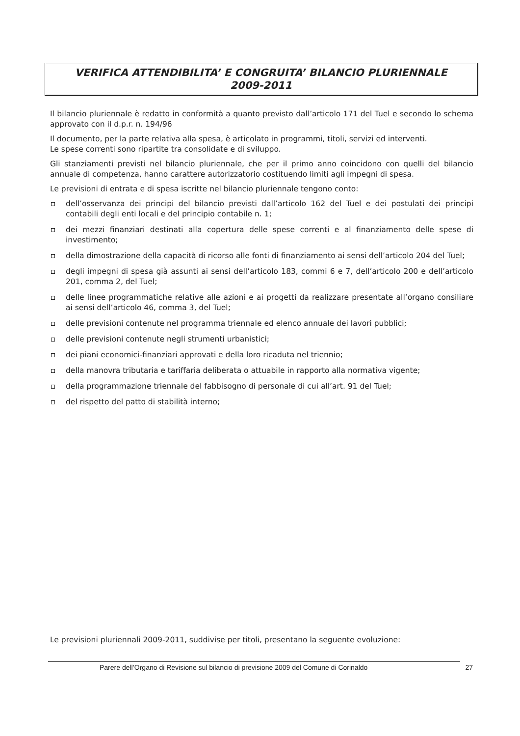VERIFICA ATTENDIBILITA’ E CONGRUITA’ BILANCIO PLURIENNALE
2009-2011
Il bilancio pluriennale è redatto in conformità a quanto previsto dall’articolo 171 del Tuel e secondo lo schema approvato con il d.p.r. n. 194/96
Il documento, per la parte relativa alla spesa, è articolato in programmi, titoli, servizi ed interventi.
Le spese correnti sono ripartite tra consolidate e di sviluppo.
Gli stanziamenti previsti nel bilancio pluriennale, che per il primo anno coincidono con quelli del bilancio annuale di competenza, hanno carattere autorizzatorio costituendo limiti agli impegni di spesa.
Le previsioni di entrata e di spesa iscritte nel bilancio pluriennale tengono conto:
dell’osservanza dei principi del bilancio previsti dall’articolo 162 del Tuel e dei postulati dei principi contabili degli enti locali e del principio contabile n. 1;
dei mezzi finanziari destinati alla copertura delle spese correnti e al finanziamento delle spese di investimento;
della dimostrazione della capacità di ricorso alle fonti di finanziamento ai sensi dell’articolo 204 del Tuel;
degli impegni di spesa già assunti ai sensi dell’articolo 183, commi 6 e 7, dell’articolo 200 e dell’articolo 201, comma 2, del Tuel;
delle linee programmatiche relative alle azioni e ai progetti da realizzare presentate all’organo consiliare ai sensi dell’articolo 46, comma 3, del Tuel;
delle previsioni contenute nel programma triennale ed elenco annuale dei lavori pubblici;
delle previsioni contenute negli strumenti urbanistici;
dei piani economici-finanziari approvati e della loro ricaduta nel triennio;
della manovra tributaria e tariffaria deliberata o attuabile in rapporto alla normativa vigente;
della programmazione triennale del fabbisogno di personale di cui all’art. 91 del Tuel;
del rispetto del patto di stabilità interno;
Le previsioni pluriennali 2009-2011, suddivise per titoli, presentano la seguente evoluzione:
Parere dell’Organo di Revisione sul bilancio di previsione 2009 del Comune di Corinaldo 27